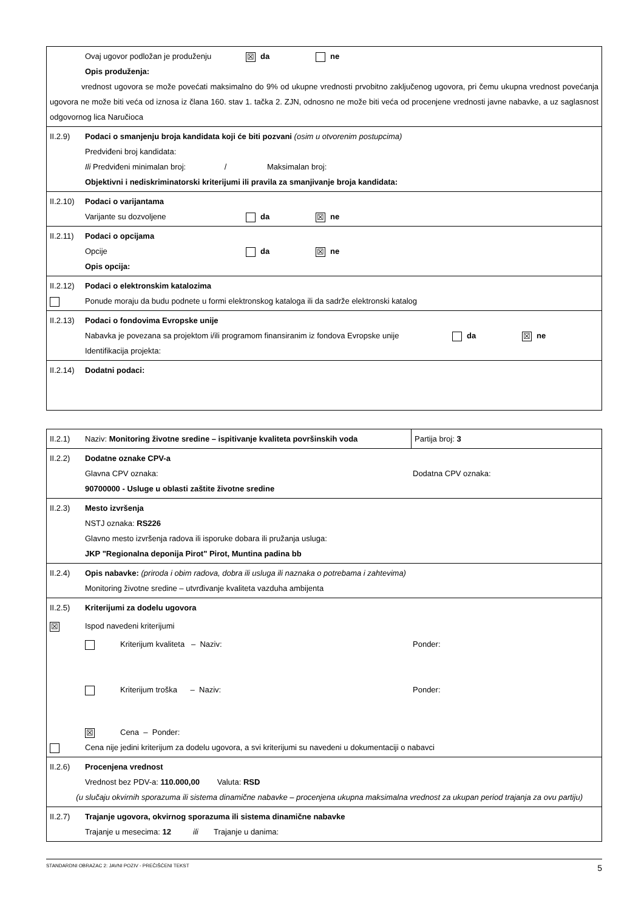| Ovaj ugovor podložan je produženju ☒ da ne Opis produženja: vrednost ugovora se može povećati maksimalno do 9% od ukupne vrednosti prvobitno zaključenog ugovora, pri čemu ukupna vrednost povećanja ugovora ne može biti veća od iznosa iz člana 160. stav 1. tačka 2. ZJN, odnosno ne može biti veća od procenjene vrednosti javne nabavke, a uz saglasnost odgovornog lica Naručioca |
| II.2.9) Podaci o smanjenju broja kandidata koji će biti pozvani (osim u otvorenim postupcima) Predviđeni broj kandidata: Ili Predviđeni minimalan broj: / Maksimalan broj: Objektivni i nediskriminatorski kriterijumi ili pravila za smanjivanje broja kandidata: |
| II.2.10) Podaci o varijantama Varijante su dozvoljene da ☒ ne |
| II.2.11) Podaci o opcijama Opcije da ☒ ne Opis opcija: |
| II.2.12) Podaci o elektronskim katalozima Ponude moraju da budu podnete u formi elektronskog kataloga ili da sadrže elektronski katalog |
| II.2.13) Podaci o fondovima Evropske unije Nabavka je povezana sa projektom i/ili programom finansiranim iz fondova Evropske unije da ☒ ne Identifikacija projekta: |
| II.2.14) Dodatni podaci: |
| II.2.1) Naziv: Monitoring životne sredine – ispitivanje kvaliteta površinskih voda | Partija broj: 3 |
| II.2.2) Dodatne oznake CPV-a Glavna CPV oznaka: Dodatna CPV oznaka: 90700000 - Usluge u oblasti zaštite životne sredine | |
| II.2.3) Mesto izvršenja NSTJ oznaka: RS226 Glavno mesto izvršenja radova ili isporuke dobara ili pružanja usluga: JKP "Regionalna deponija Pirot" Pirot, Muntina padina bb | |
| II.2.4) Opis nabavke: (priroda i obim radova, dobra ili usluga ili naznaka o potrebama i zahtevima) Monitoring životne sredine – utvrđivanje kvaliteta vazduha ambijenta | |
| II.2.5) Kriterijumi za dodelu ugovora ☒ Ispod navedeni kriterijumi Kriterijum kvaliteta – Naziv: Ponder: Kriterijum troška – Naziv: Ponder: ☒ Cena – Ponder: Cena nije jedini kriterijum za dodelu ugovora, a svi kriterijumi su navedeni u dokumentaciji o nabavci | |
| II.2.6) Procenjena vrednost Vrednost bez PDV-a: 110.000,00 Valuta: RSD (u slučaju okvirnih sporazuma ili sistema dinamične nabavke – procenjena ukupna maksimalna vrednost za ukupan period trajanja za ovu partiju) | |
| II.2.7) Trajanje ugovora, okvirnog sporazuma ili sistema dinamične nabavke Trajanje u mesecima: 12 ili Trajanje u danima: | |
STANDARDNI OBRAZAC 2: JAVNI POZIV - PREČIŠĆENI TEKST 5